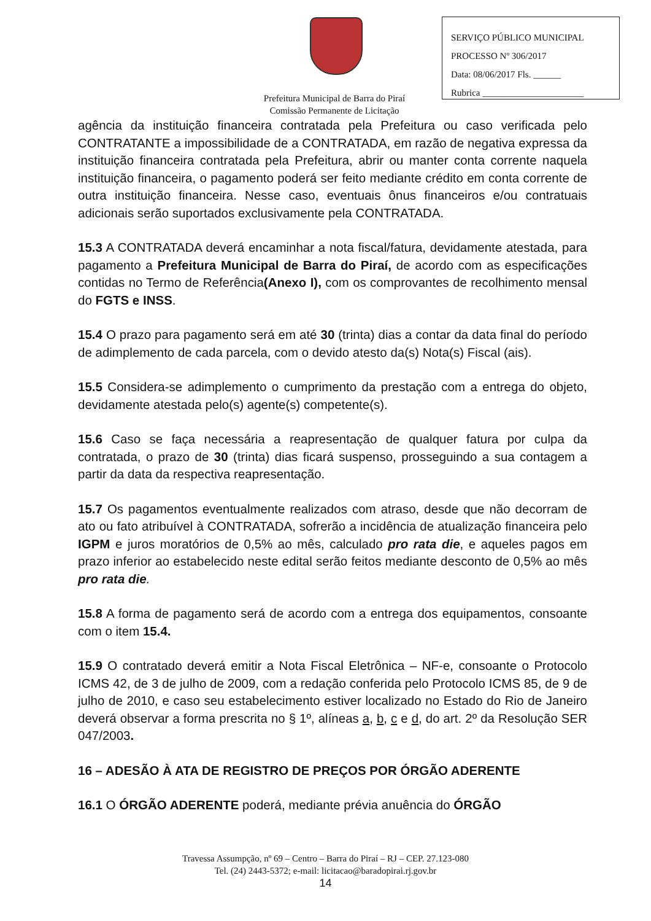Prefeitura Municipal de Barra do Piraí
Comissão Permanente de Licitação
SERVIÇO PÚBLICO MUNICIPAL
PROCESSO Nº 306/2017
Data: 08/06/2017 Fls. ______
Rubrica ______________________
agência da instituição financeira contratada pela Prefeitura ou caso verificada pelo CONTRATANTE a impossibilidade de a CONTRATADA, em razão de negativa expressa da instituição financeira contratada pela Prefeitura, abrir ou manter conta corrente naquela instituição financeira, o pagamento poderá ser feito mediante crédito em conta corrente de outra instituição financeira. Nesse caso, eventuais ônus financeiros e/ou contratuais adicionais serão suportados exclusivamente pela CONTRATADA.
15.3 A CONTRATADA deverá encaminhar a nota fiscal/fatura, devidamente atestada, para pagamento a Prefeitura Municipal de Barra do Piraí, de acordo com as especificações contidas no Termo de Referência(Anexo I), com os comprovantes de recolhimento mensal do FGTS e INSS.
15.4 O prazo para pagamento será em até 30 (trinta) dias a contar da data final do período de adimplemento de cada parcela, com o devido atesto da(s) Nota(s) Fiscal (ais).
15.5 Considera-se adimplemento o cumprimento da prestação com a entrega do objeto, devidamente atestada pelo(s) agente(s) competente(s).
15.6 Caso se faça necessária a reapresentação de qualquer fatura por culpa da contratada, o prazo de 30 (trinta) dias ficará suspenso, prosseguindo a sua contagem a partir da data da respectiva reapresentação.
15.7 Os pagamentos eventualmente realizados com atraso, desde que não decorram de ato ou fato atribuível à CONTRATADA, sofrerão a incidência de atualização financeira pelo IGPM e juros moratórios de 0,5% ao mês, calculado pro rata die, e aqueles pagos em prazo inferior ao estabelecido neste edital serão feitos mediante desconto de 0,5% ao mês pro rata die.
15.8 A forma de pagamento será de acordo com a entrega dos equipamentos, consoante com o item 15.4.
15.9 O contratado deverá emitir a Nota Fiscal Eletrônica – NF-e, consoante o Protocolo ICMS 42, de 3 de julho de 2009, com a redação conferida pelo Protocolo ICMS 85, de 9 de julho de 2010, e caso seu estabelecimento estiver localizado no Estado do Rio de Janeiro deverá observar a forma prescrita no § 1º, alíneas a, b, c e d, do art. 2º da Resolução SER 047/2003.
16 – ADESÃO À ATA DE REGISTRO DE PREÇOS POR ÓRGÃO ADERENTE
16.1 O ÓRGÃO ADERENTE poderá, mediante prévia anuência do ÓRGÃO
Travessa Assumpção, nº 69 – Centro – Barra do Piraí – RJ – CEP. 27.123-080
Tel. (24) 2443-5372; e-mail: licitacao@baradopirai.rj.gov.br
14